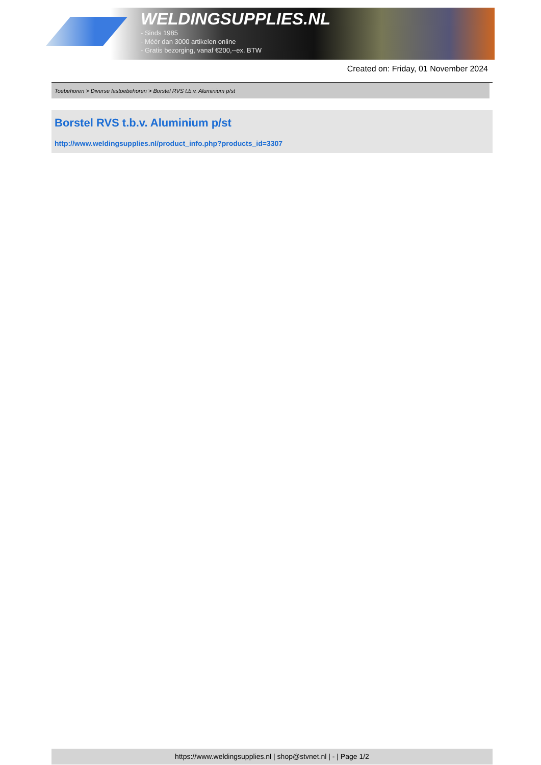WELDINGSUPPLIES.NL
- Sinds 1985
- Méér dan 3000 artikelen online
- Gratis bezorging, vanaf €200,--ex. BTW
Created on: Friday, 01 November 2024
Toebehoren > Diverse lastoebehoren > Borstel RVS t.b.v. Aluminium p/st
Borstel RVS t.b.v. Aluminium p/st
http://www.weldingsupplies.nl/product_info.php?products_id=3307
https://www.weldingsupplies.nl | shop@stvnet.nl | - | Page 1/2